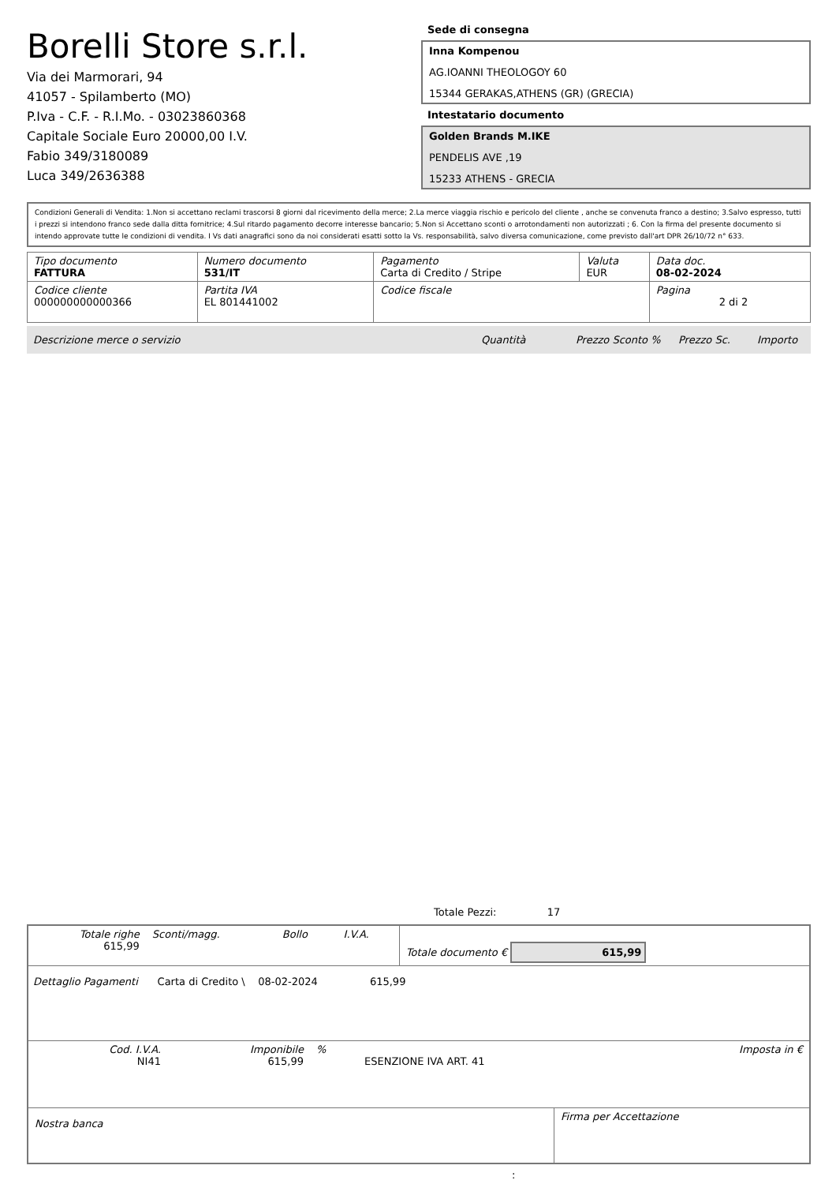Borelli Store s.r.l.
Via dei Marmorari, 94
41057 - Spilamberto (MO)
P.Iva - C.F. - R.I.Mo. - 03023860368
Capitale Sociale Euro 20000,00 I.V.
Fabio 349/3180089
Luca 349/2636388
Sede di consegna
Inna Kompenou
AG.IOANNI THEOLOGOY 60
15344 GERAKAS,ATHENS (GR) (GRECIA)
Intestatario documento
Golden Brands M.IKE
PENDELIS AVE ,19
15233 ATHENS - GRECIA
Condizioni Generali di Vendita: 1.Non si accettano reclami trascorsi 8 giorni dal ricevimento della merce; 2.La merce viaggia rischio e pericolo del cliente , anche se convenuta franco a destino; 3.Salvo espresso, tutti i prezzi si intendono franco sede dalla ditta fornitrice; 4.Sul ritardo pagamento decorre interesse bancario; 5.Non si Accettano sconti o arrotondamenti non autorizzati ; 6. Con la firma del presente documento si intendo approvate tutte le condizioni di vendita. I Vs dati anagrafici sono da noi considerati esatti sotto la Vs. responsabilità, salvo diversa comunicazione, come previsto dall'art DPR 26/10/72 n° 633.
| Tipo documento FATTURA | Numero documento 531/IT | Pagamento Carta di Credito / Stripe | Valuta EUR | Data doc. 08-02-2024 |
| Codice cliente 000000000000366 | Partita IVA EL 801441002 | Codice fiscale | | Pagina 2 di 2 |
Descrizione merce o servizio Quantità Prezzo Sconto % Prezzo Sc. Importo
Totale Pezzi: 17
| Totale righe 615,99 | Sconti/magg. | Bollo | I.V.A. | Totale documento € 615,99 |
Dettaglio Pagamenti Carta di Credito \ 08-02-2024 615,99
| Cod. I.V.A. NI41 | Imponibile 615,99 | % | ESENZIONE IVA ART. 41 | Imposta in € |
| Nostra banca | Firma per Accettazione |
: